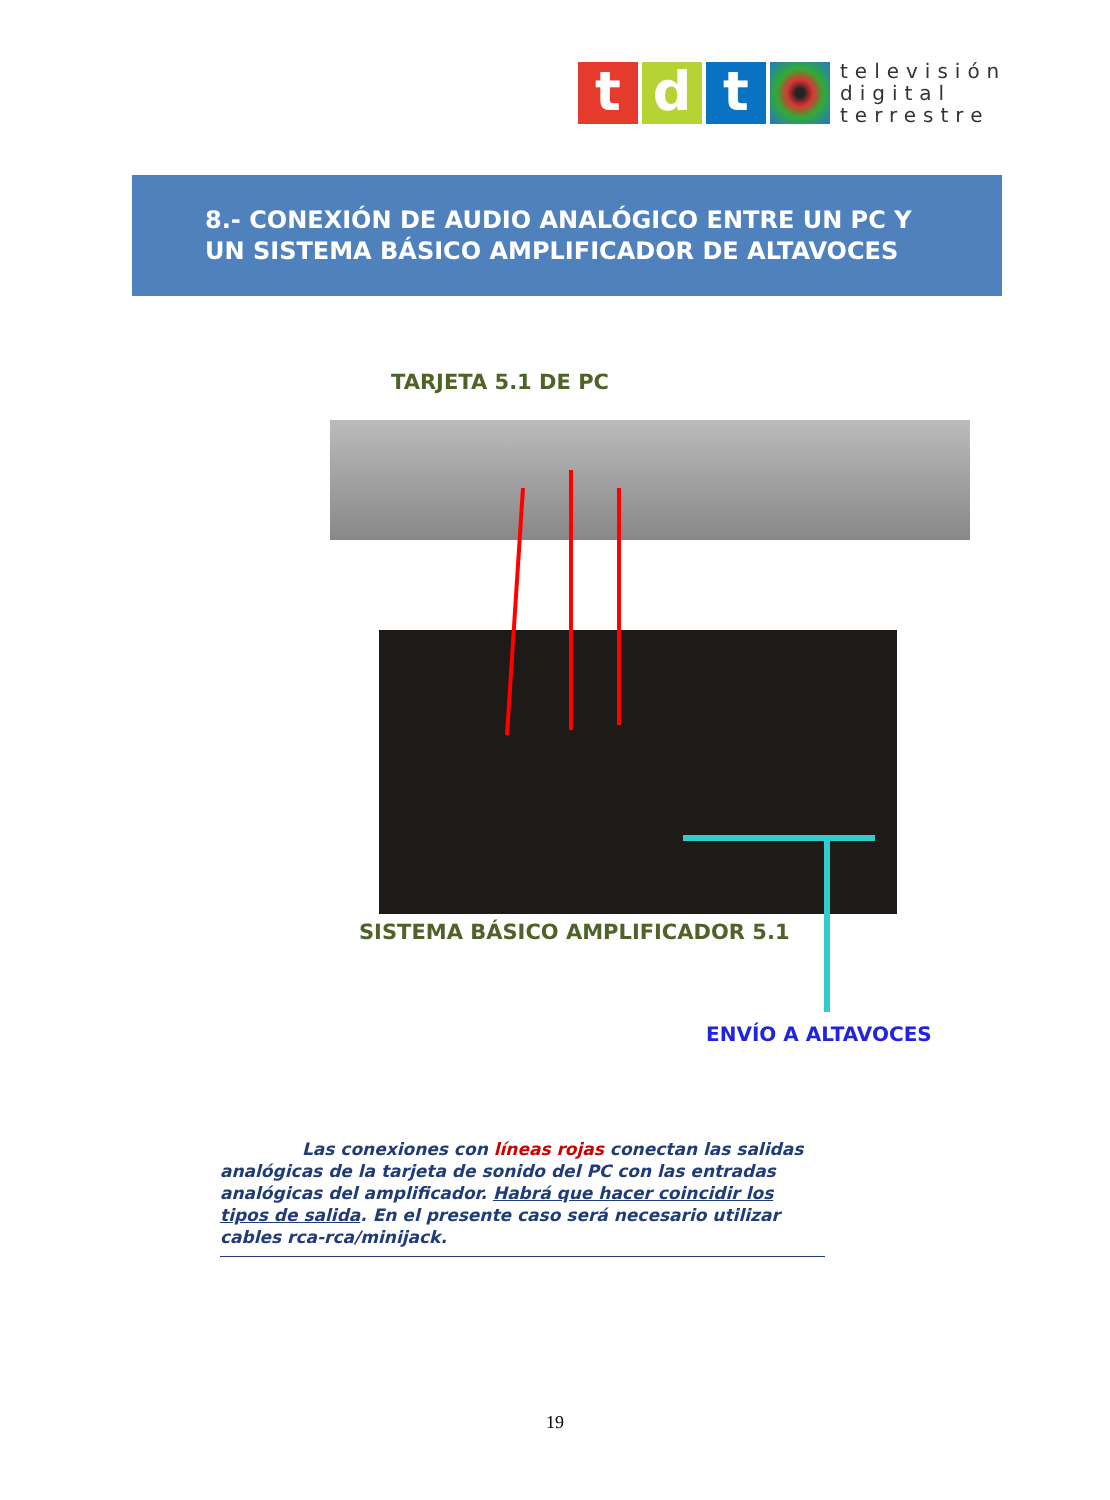t d t
televisión
digital
terrestre
8.- CONEXIÓN DE AUDIO ANALÓGICO ENTRE UN PC Y
UN SISTEMA BÁSICO AMPLIFICADOR DE ALTAVOCES
TARJETA 5.1 DE PC
SISTEMA BÁSICO AMPLIFICADOR 5.1
ENVÍO A ALTAVOCES
Las conexiones con líneas rojas conectan las salidas analógicas de la tarjeta de sonido del PC con las entradas analógicas del amplificador. Habrá que hacer coincidir los tipos de salida. En el presente caso será necesario utilizar cables rca-rca/minijack.
19